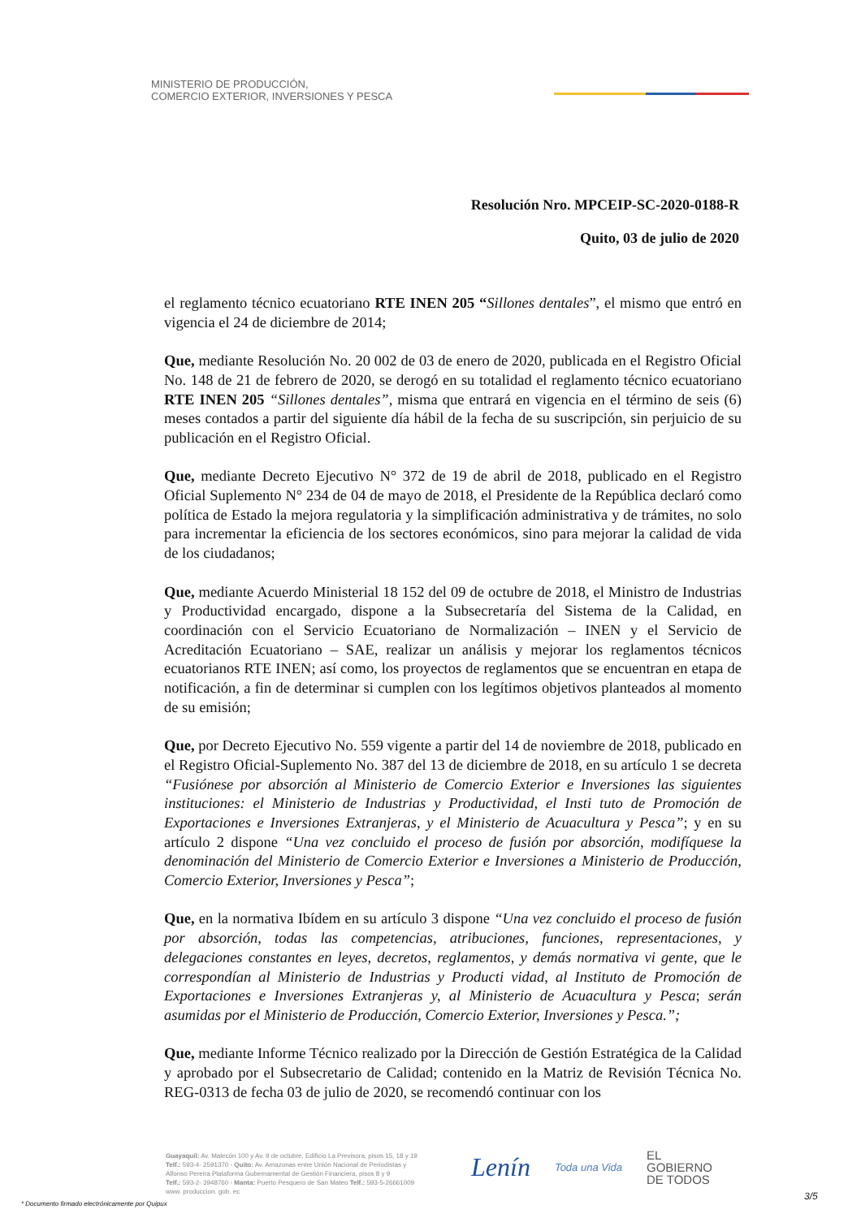MINISTERIO DE PRODUCCIÓN,
COMERCIO EXTERIOR, INVERSIONES Y PESCA
Resolución Nro. MPCEIP-SC-2020-0188-R
Quito, 03 de julio de 2020
el reglamento técnico ecuatoriano RTE INEN 205 “Sillones dentales”, el mismo que entró en vigencia el 24 de diciembre de 2014;
Que, mediante Resolución No. 20 002 de 03 de enero de 2020, publicada en el Registro Oficial No. 148 de 21 de febrero de 2020, se derogó en su totalidad el reglamento técnico ecuatoriano RTE INEN 205 “Sillones dentales”, misma que entrará en vigencia en el término de seis (6) meses contados a partir del siguiente día hábil de la fecha de su suscripción, sin perjuicio de su publicación en el Registro Oficial.
Que, mediante Decreto Ejecutivo N° 372 de 19 de abril de 2018, publicado en el Registro Oficial Suplemento N° 234 de 04 de mayo de 2018, el Presidente de la República declaró como política de Estado la mejora regulatoria y la simplificación administrativa y de trámites, no solo para incrementar la eficiencia de los sectores económicos, sino para mejorar la calidad de vida de los ciudadanos;
Que, mediante Acuerdo Ministerial 18 152 del 09 de octubre de 2018, el Ministro de Industrias y Productividad encargado, dispone a la Subsecretaría del Sistema de la Calidad, en coordinación con el Servicio Ecuatoriano de Normalización – INEN y el Servicio de Acreditación Ecuatoriano – SAE, realizar un análisis y mejorar los reglamentos técnicos ecuatorianos RTE INEN; así como, los proyectos de reglamentos que se encuentran en etapa de notificación, a fin de determinar si cumplen con los legítimos objetivos planteados al momento de su emisión;
Que, por Decreto Ejecutivo No. 559 vigente a partir del 14 de noviembre de 2018, publicado en el Registro Oficial-Suplemento No. 387 del 13 de diciembre de 2018, en su artículo 1 se decreta “Fusiónese por absorción al Ministerio de Comercio Exterior e Inversiones las siguientes instituciones: el Ministerio de Industrias y Productividad, el Insti tuto de Promoción de Exportaciones e Inversiones Extranjeras, y el Ministerio de Acuacultura y Pesca”; y en su artículo 2 dispone “Una vez concluido el proceso de fusión por absorción, modifíquese la denominación del Ministerio de Comercio Exterior e Inversiones a Ministerio de Producción, Comercio Exterior, Inversiones y Pesca”;
Que, en la normativa Ibídem en su artículo 3 dispone “Una vez concluido el proceso de fusión por absorción, todas las competencias, atribuciones, funciones, representaciones, y delegaciones constantes en leyes, decretos, reglamentos, y demás normativa vi gente, que le correspondían al Ministerio de Industrias y Producti vidad, al Instituto de Promoción de Exportaciones e Inversiones Extranjeras y, al Ministerio de Acuacultura y Pesca; serán asumidas por el Ministerio de Producción, Comercio Exterior, Inversiones y Pesca.”;
Que, mediante Informe Técnico realizado por la Dirección de Gestión Estratégica de la Calidad y aprobado por el Subsecretario de Calidad; contenido en la Matriz de Revisión Técnica No. REG-0313 de fecha 03 de julio de 2020, se recomendó continuar con los
Guayaquil: Av. Malecón 100 y Av. 9 de octubre, Edificio La Previsora, pisos 15, 18 y 19
Telf.: 593-4- 2591370 - Quito: Av. Amazonas entre Unión Nacional de Periodistas y
Alfonso Pereira Plataforma Gubernamental de Gestión Financiera, pisos 8 y 9
Telf.: 593-2- 3948760 - Manta: Puerto Pesquero de San Mateo Telf.: 593-5-26661009
www. produccion. gob. ec
Lenín Toda una Vida EL
GOBIERNO
DE TODOS
* Documento firmado electrónicamente por Quipux
3/5